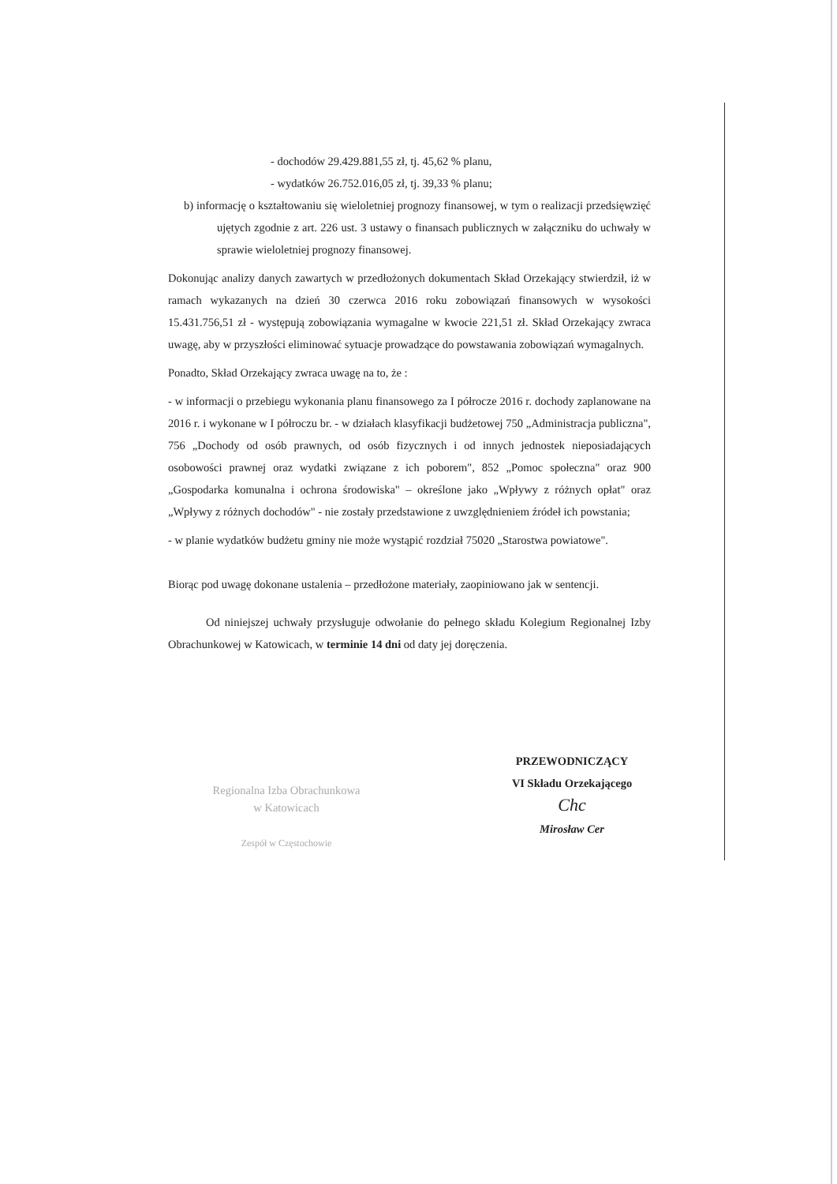- dochodów 29.429.881,55 zł, tj. 45,62 % planu,
- wydatków 26.752.016,05 zł, tj. 39,33 % planu;
b) informację o kształtowaniu się wieloletniej prognozy finansowej, w tym o realizacji przedsięwzięć ujętych zgodnie z art. 226 ust. 3 ustawy o finansach publicznych w załączniku do uchwały w sprawie wieloletniej prognozy finansowej.
Dokonując analizy danych zawartych w przedłożonych dokumentach Skład Orzekający stwierdził, iż w ramach wykazanych na dzień 30 czerwca 2016 roku zobowiązań finansowych w wysokości 15.431.756,51 zł - występują zobowiązania wymagalne w kwocie 221,51 zł. Skład Orzekający zwraca uwagę, aby w przyszłości eliminować sytuacje prowadzące do powstawania zobowiązań wymagalnych.
Ponadto, Skład Orzekający zwraca uwagę na to, że :
- w informacji o przebiegu wykonania planu finansowego za I półrocze 2016 r. dochody zaplanowane na 2016 r. i wykonane w I półroczu br. - w działach klasyfikacji budżetowej 750 „Administracja publiczna", 756 „Dochody od osób prawnych, od osób fizycznych i od innych jednostek nieposiadających osobowości prawnej oraz wydatki związane z ich poborem", 852 „Pomoc społeczna" oraz 900 „Gospodarka komunalna i ochrona środowiska" – określone jako „Wpływy z różnych opłat" oraz „Wpływy z różnych dochodów" - nie zostały przedstawione z uwzględnieniem źródeł ich powstania;
- w planie wydatków budżetu gminy nie może wystąpić rozdział 75020 „Starostwa powiatowe".
Biorąc pod uwagę dokonane ustalenia – przedłożone materiały, zaopiniowano jak w sentencji.
Od niniejszej uchwały przysługuje odwołanie do pełnego składu Kolegium Regionalnej Izby Obrachunkowej w Katowicach, w terminie 14 dni od daty jej doręczenia.
Regionalna Izba Obrachunkowa
w Katowicach
Zespół w Częstochowie
PRZEWODNICZĄCY
VI Składu Orzekającego
Chc
Mirosław Cer